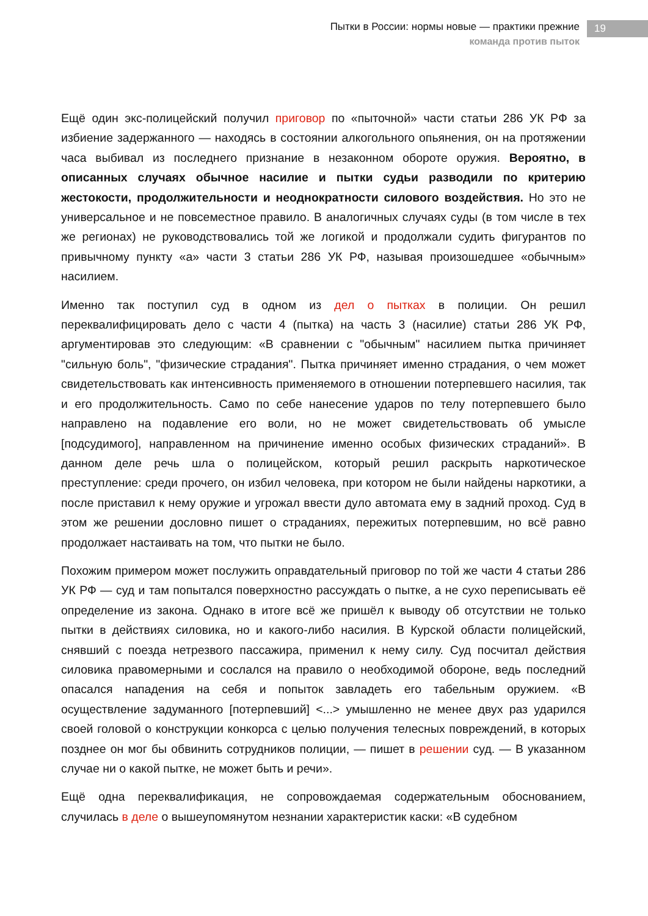Пытки в России: нормы новые — практики прежние
команда против пыток
19
Ещё один экс-полицейский получил приговор по «пыточной» части статьи 286 УК РФ за избиение задержанного — находясь в состоянии алкогольного опьянения, он на протяжении часа выбивал из последнего признание в незаконном обороте оружия. Вероятно, в описанных случаях обычное насилие и пытки судьи разводили по критерию жестокости, продолжительности и неоднократности силового воздействия. Но это не универсальное и не повсеместное правило. В аналогичных случаях суды (в том числе в тех же регионах) не руководствовались той же логикой и продолжали судить фигурантов по привычному пункту «а» части 3 статьи 286 УК РФ, называя произошедшее «обычным» насилием.
Именно так поступил суд в одном из дел о пытках в полиции. Он решил переквалифицировать дело с части 4 (пытка) на часть 3 (насилие) статьи 286 УК РФ, аргументировав это следующим: «В сравнении с "обычным" насилием пытка причиняет "сильную боль", "физические страдания". Пытка причиняет именно страдания, о чем может свидетельствовать как интенсивность применяемого в отношении потерпевшего насилия, так и его продолжительность. Само по себе нанесение ударов по телу потерпевшего было направлено на подавление его воли, но не может свидетельствовать об умысле [подсудимого], направленном на причинение именно особых физических страданий». В данном деле речь шла о полицейском, который решил раскрыть наркотическое преступление: среди прочего, он избил человека, при котором не были найдены наркотики, а после приставил к нему оружие и угрожал ввести дуло автомата ему в задний проход. Суд в этом же решении дословно пишет о страданиях, пережитых потерпевшим, но всё равно продолжает настаивать на том, что пытки не было.
Похожим примером может послужить оправдательный приговор по той же части 4 статьи 286 УК РФ — суд и там попытался поверхностно рассуждать о пытке, а не сухо переписывать её определение из закона. Однако в итоге всё же пришёл к выводу об отсутствии не только пытки в действиях силовика, но и какого-либо насилия. В Курской области полицейский, снявший с поезда нетрезвого пассажира, применил к нему силу. Суд посчитал действия силовика правомерными и сослался на правило о необходимой обороне, ведь последний опасался нападения на себя и попыток завладеть его табельным оружием. «В осуществление задуманного [потерпевший] <...> умышленно не менее двух раз ударился своей головой о конструкции конкорса с целью получения телесных повреждений, в которых позднее он мог бы обвинить сотрудников полиции, — пишет в решении суд. — В указанном случае ни о какой пытке, не может быть и речи».
Ещё одна переквалификация, не сопровождаемая содержательным обоснованием, случилась в деле о вышеупомянутом незнании характеристик каски: «В судебном